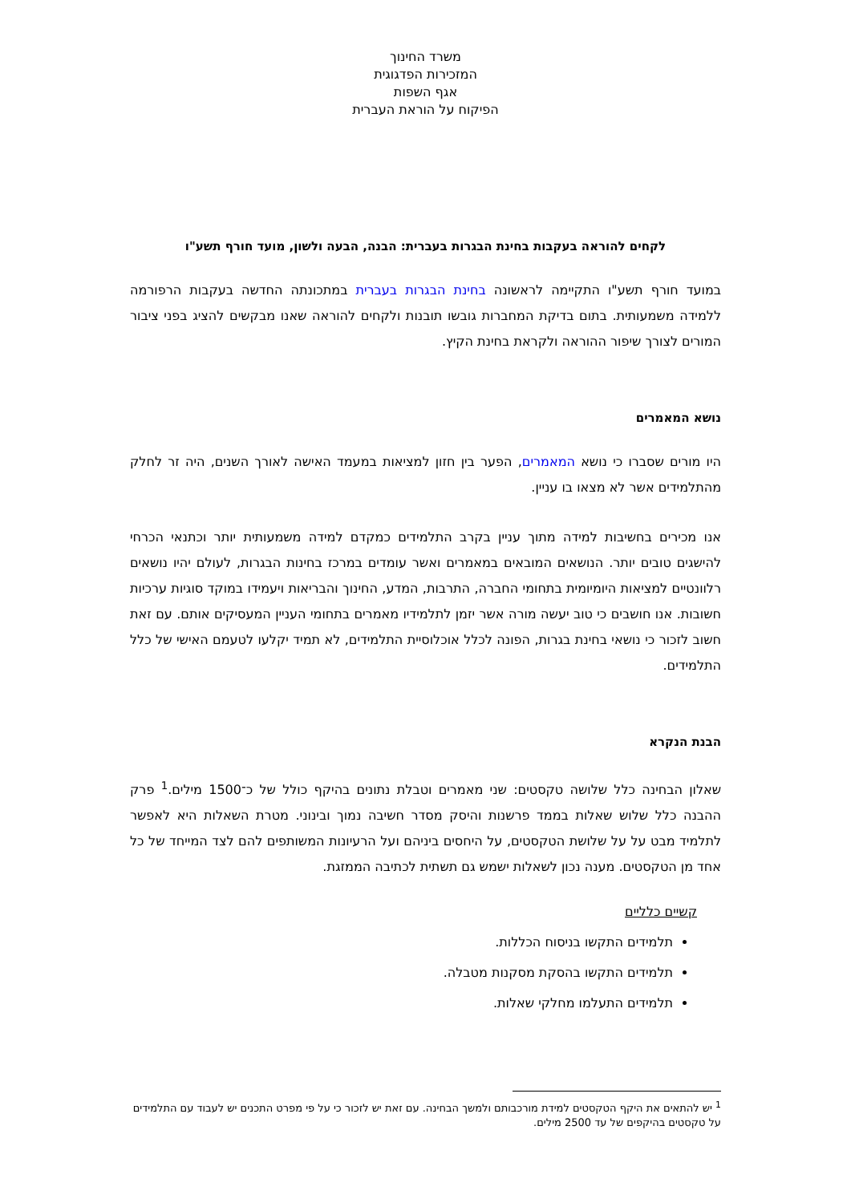משרד החינוך
המזכירות הפדגוגית
אגף השפות
הפיקוח על הוראת העברית
לקחים להוראה בעקבות בחינת הבגרות בעברית: הבנה, הבעה ולשון, מועד חורף תשע"ו
במועד חורף תשע"ו התקיימה לראשונה בחינת הבגרות בעברית במתכונתה החדשה בעקבות הרפורמה ללמידה משמעותית. בתום בדיקת המחברות גובשו תובנות ולקחים להוראה שאנו מבקשים להציג בפני ציבור המורים לצורך שיפור ההוראה ולקראת בחינת הקיץ.
נושא המאמרים
היו מורים שסברו כי נושא המאמרים, הפער בין חזון למציאות במעמד האישה לאורך השנים, היה זר לחלק מהתלמידים אשר לא מצאו בו עניין.
אנו מכירים בחשיבות למידה מתוך עניין בקרב התלמידים כמקדם למידה משמעותית יותר וכתנאי הכרחי להישגים טובים יותר. הנושאים המובאים במאמרים ואשר עומדים במרכז בחינות הבגרות, לעולם יהיו נושאים רלוונטיים למציאות היומיומית בתחומי החברה, התרבות, המדע, החינוך והבריאות ויעמידו במוקד סוגיות ערכיות חשובות. אנו חושבים כי טוב יעשה מורה אשר יזמן לתלמידיו מאמרים בתחומי העניין המעסיקים אותם. עם זאת חשוב לזכור כי נושאי בחינת בגרות, הפונה לכלל אוכלוסיית התלמידים, לא תמיד יקלעו לטעמם האישי של כלל התלמידים.
הבנת הנקרא
שאלון הבחינה כלל שלושה טקסטים: שני מאמרים וטבלת נתונים בהיקף כולל של כ־1500 מילים.<sup>1</sup> פרק ההבנה כלל שלוש שאלות בממד פרשנות והיסק מסדר חשיבה נמוך ובינוני. מטרת השאלות היא לאפשר לתלמיד מבט על על שלושת הטקסטים, על היחסים ביניהם ועל הרעיונות המשותפים להם לצד המייחד של כל אחד מן הטקסטים. מענה נכון לשאלות ישמש גם תשתית לכתיבה הממזגת.
קשיים כלליים
תלמידים התקשו בניסוח הכללות.
תלמידים התקשו בהסקת מסקנות מטבלה.
תלמידים התעלמו מחלקי שאלות.
<sup>1</sup> יש להתאים את היקף הטקסטים למידת מורכבותם ולמשך הבחינה. עם זאת יש לזכור כי על פי מפרט התכנים יש לעבוד עם התלמידים על טקסטים בהיקפים של עד 2500 מילים.